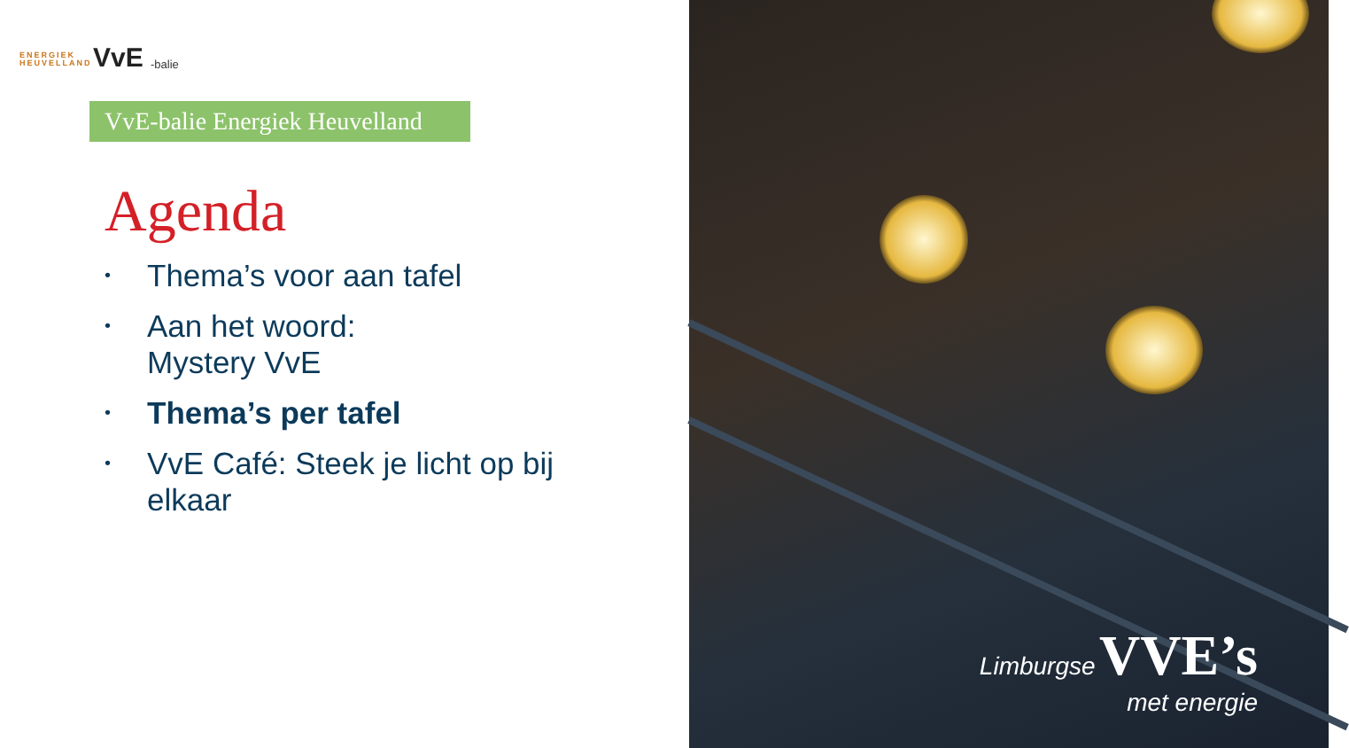ENERGIEK
HEUVELLAND
VvE -balie
VvE-balie Energiek Heuvelland
Agenda
• Thema’s voor aan tafel
• Aan het woord:
Mystery VvE
• Thema’s per tafel
• VvE Café: Steek je licht op bij elkaar
Limburgse VVE’s
met energie